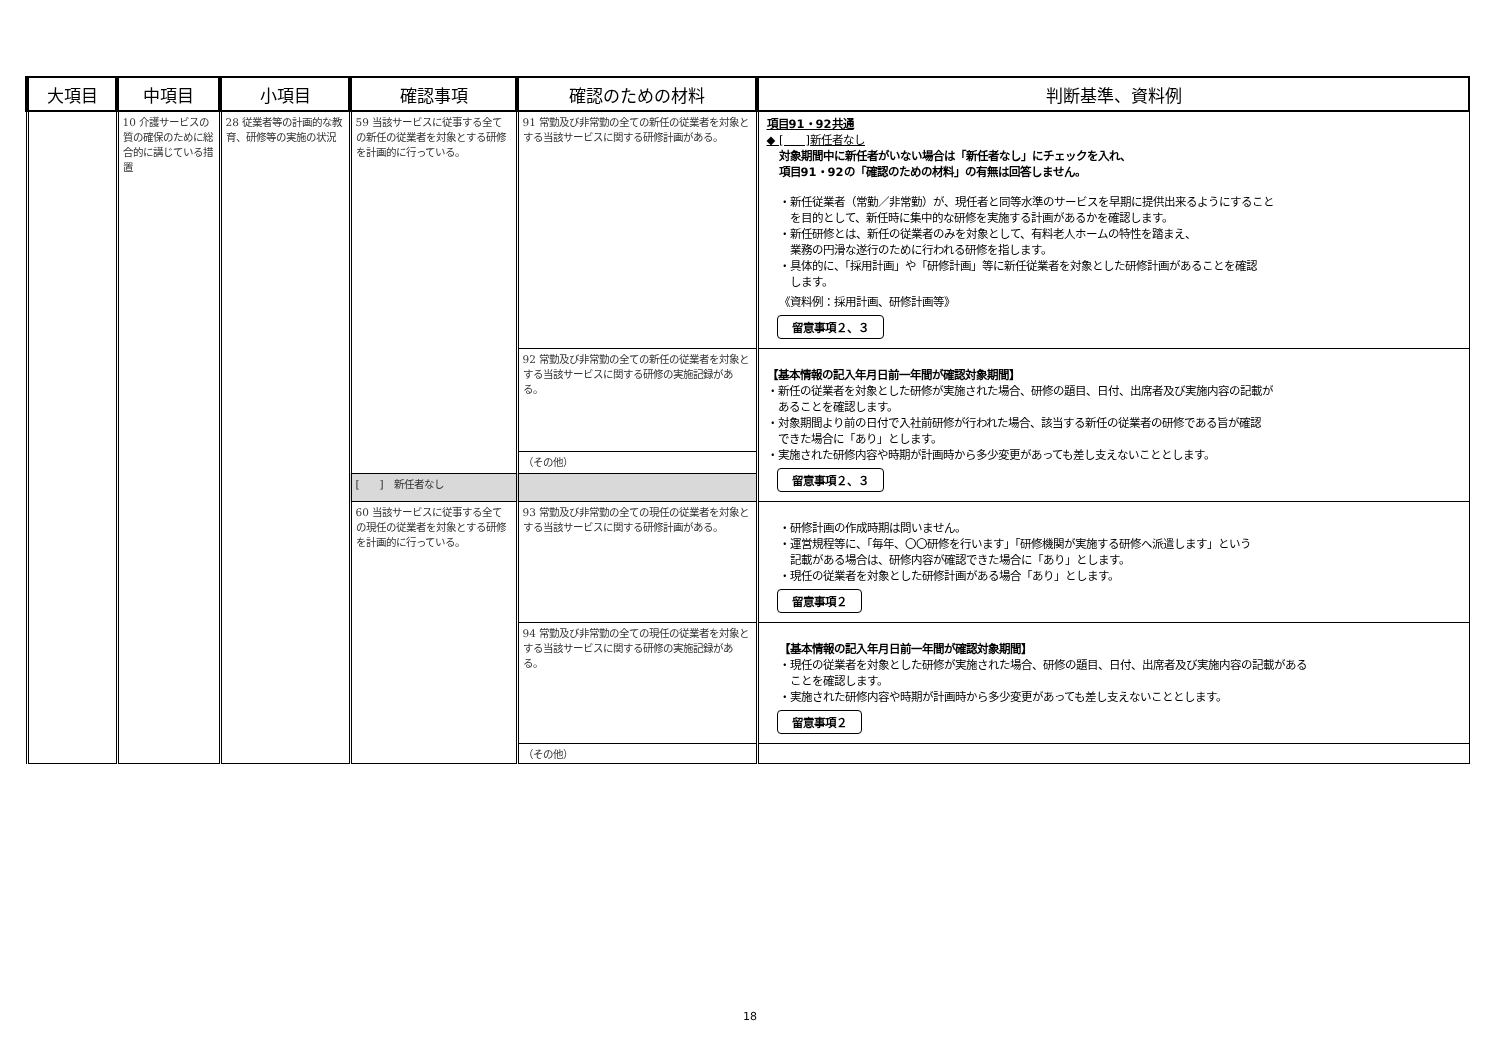| 大項目 | 中項目 | 小項目 | 確認事項 | 確認のための材料 | 判断基準、資料例 |
| --- | --- | --- | --- | --- | --- |
| | 10 介護サービスの質の確保のために総合的に講じている措置 | 28 従業者等の計画的な教育、研修等の実施の状況 | 59 当該サービスに従事する全ての新任の従業者を対象とする研修を計画的に行っている。 | 91 常勤及び非常勤の全ての新任の従業者を対象とする当該サービスに関する研修計画がある。 | 項目91・92共通 ◆ [ ]新任者なし 対象期間中に新任者がいない場合は「新任者なし」にチェックを入れ、 項目91・92の「確認のための材料」の有無は回答しません。 ・新任従業者（常勤／非常勤）が、現任者と同等水準のサービスを早期に提供出来るようにすること を目的として、新任時に集中的な研修を実施する計画があるかを確認します。 ・新任研修とは、新任の従業者のみを対象として、有料老人ホームの特性を踏まえ、 業務の円滑な遂行のために行われる研修を指します。 ・具体的に、「採用計画」や「研修計画」等に新任従業者を対象とした研修計画があることを確認 します。 《資料例：採用計画、研修計画等》 留意事項２、３ |
| | | | | 92 常勤及び非常勤の全ての新任の従業者を対象とする当該サービスに関する研修の実施記録がある。 | 【基本情報の記入年月日前一年間が確認対象期間】 ・新任の従業者を対象とした研修が実施された場合、研修の題目、日付、出席者及び実施内容の記載が あることを確認します。 ・対象期間より前の日付で入社前研修が行われた場合、該当する新任の従業者の研修である旨が確認 できた場合に「あり」とします。 ・実施された研修内容や時期が計画時から多少変更があっても差し支えないこととします。 留意事項２、３ |
| | | | | （その他） | |
| | | | [ ] 新任者なし | | |
| | | | 60 当該サービスに従事する全ての現任の従業者を対象とする研修を計画的に行っている。 | 93 常勤及び非常勤の全ての現任の従業者を対象とする当該サービスに関する研修計画がある。 | ・研修計画の作成時期は問いません。 ・運営規程等に、「毎年、〇〇研修を行います」「研修機関が実施する研修へ派遣します」という 記載がある場合は、研修内容が確認できた場合に「あり」とします。 ・現任の従業者を対象とした研修計画がある場合「あり」とします。 留意事項２ |
| | | | | 94 常勤及び非常勤の全ての現任の従業者を対象とする当該サービスに関する研修の実施記録がある。 | 【基本情報の記入年月日前一年間が確認対象期間】 ・現任の従業者を対象とした研修が実施された場合、研修の題目、日付、出席者及び実施内容の記載がある ことを確認します。 ・実施された研修内容や時期が計画時から多少変更があっても差し支えないこととします。 留意事項２ |
| | | | | （その他） | |
18